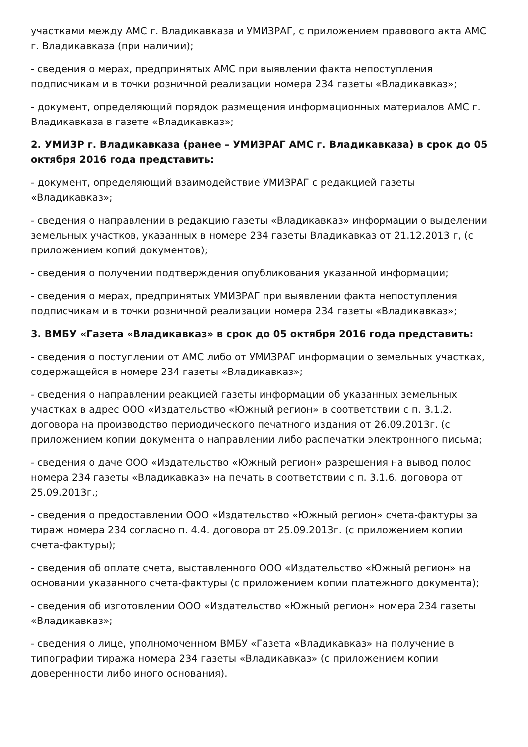участками между АМС г. Владикавказа и УМИЗРАГ, с приложением правового акта АМС г. Владикавказа (при наличии);
- сведения о мерах, предпринятых АМС при выявлении факта непоступления подписчикам и в точки розничной реализации номера 234 газеты «Владикавказ»;
- документ, определяющий порядок размещения информационных материалов АМС г. Владикавказа в газете «Владикавказ»;
2. УМИЗР г. Владикавказа (ранее – УМИЗРАГ АМС г. Владикавказа) в срок до 05 октября 2016 года представить:
- документ, определяющий взаимодействие УМИЗРАГ с редакцией газеты «Владикавказ»;
- сведения о направлении в редакцию газеты «Владикавказ» информации о выделении земельных участков, указанных в номере 234 газеты Владикавказ от 21.12.2013 г, (с приложением копий документов);
- сведения о получении подтверждения опубликования указанной информации;
- сведения о мерах, предпринятых УМИЗРАГ при выявлении факта непоступления подписчикам и в точки розничной реализации номера 234 газеты «Владикавказ»;
3. ВМБУ «Газета «Владикавказ» в срок до 05 октября 2016 года представить:
- сведения о поступлении от АМС либо от УМИЗРАГ информации о земельных участках, содержащейся в номере 234 газеты «Владикавказ»;
- сведения о направлении реакцией газеты информации об указанных земельных участках в адрес ООО «Издательство «Южный регион» в соответствии с п. 3.1.2. договора на производство периодического печатного издания от 26.09.2013г. (с приложением копии документа о направлении либо распечатки электронного письма;
- сведения о даче ООО «Издательство «Южный регион» разрешения на вывод полос номера 234 газеты «Владикавказ» на печать в соответствии с п. 3.1.6. договора от 25.09.2013г.;
- сведения о предоставлении ООО «Издательство «Южный регион» счета-фактуры за тираж номера 234 согласно п. 4.4. договора от 25.09.2013г. (с приложением копии счета-фактуры);
- сведения об оплате счета, выставленного ООО «Издательство «Южный регион» на основании указанного счета-фактуры (с приложением копии платежного документа);
- сведения об изготовлении ООО «Издательство «Южный регион» номера 234 газеты «Владикавказ»;
- сведения о лице, уполномоченном ВМБУ «Газета «Владикавказ» на получение в типографии тиража номера 234 газеты «Владикавказ» (с приложением копии доверенности либо иного основания).